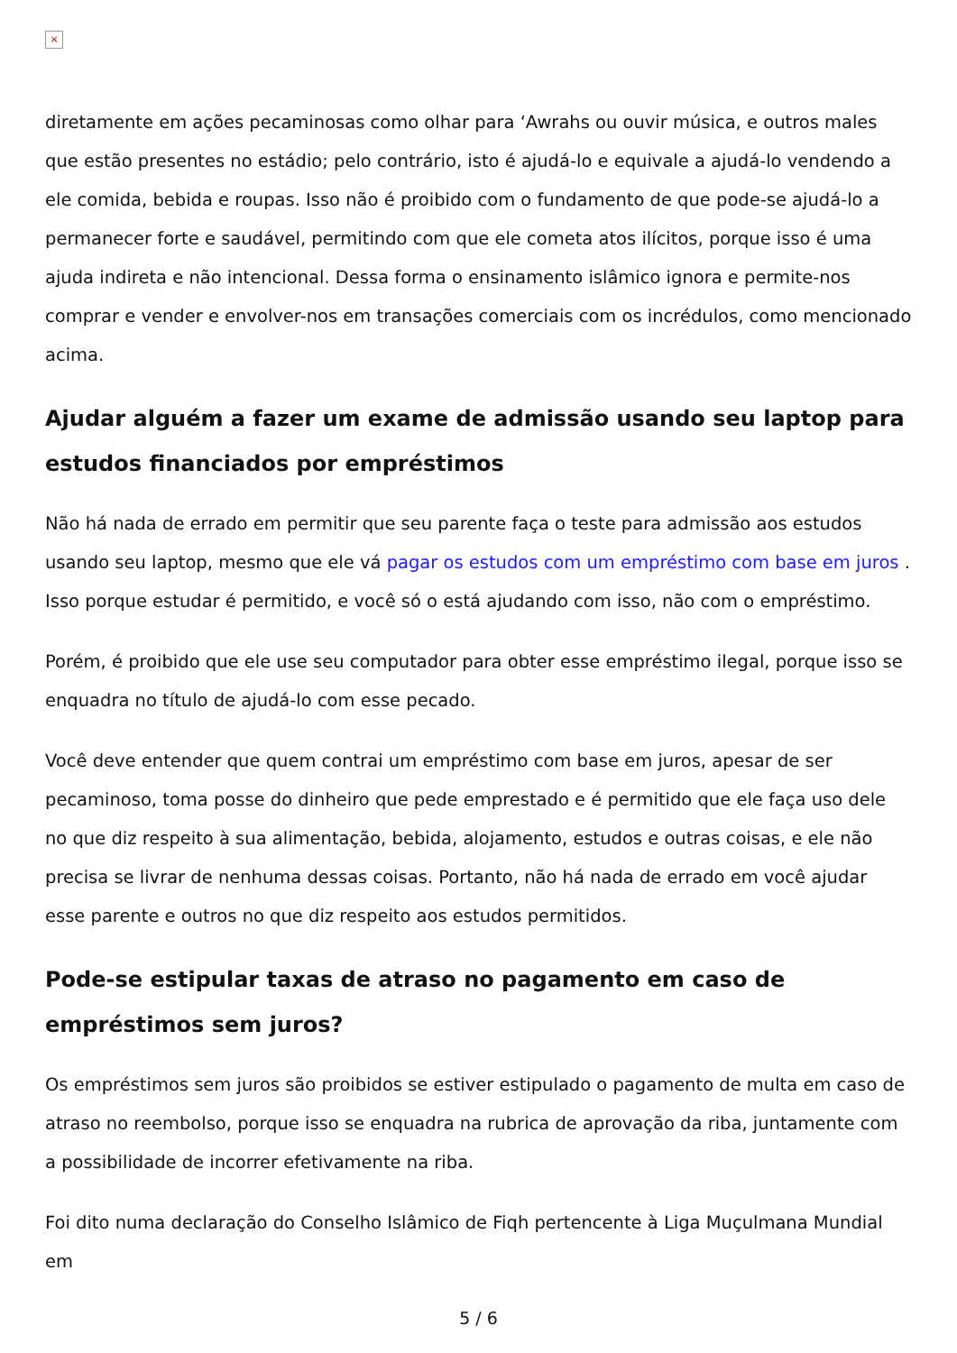×
diretamente em ações pecaminosas como olhar para ‘Awrahs ou ouvir música, e outros males que estão presentes no estádio; pelo contrário, isto é ajudá-lo e equivale a ajudá-lo vendendo a ele comida, bebida e roupas. Isso não é proibido com o fundamento de que pode-se ajudá-lo a permanecer forte e saudável, permitindo com que ele cometa atos ilícitos, porque isso é uma ajuda indireta e não intencional. Dessa forma o ensinamento islâmico ignora e permite-nos comprar e vender e envolver-nos em transações comerciais com os incrédulos, como mencionado acima.
Ajudar alguém a fazer um exame de admissão usando seu laptop para estudos financiados por empréstimos
Não há nada de errado em permitir que seu parente faça o teste para admissão aos estudos usando seu laptop, mesmo que ele vá pagar os estudos com um empréstimo com base em juros . Isso porque estudar é permitido, e você só o está ajudando com isso, não com o empréstimo.
Porém, é proibido que ele use seu computador para obter esse empréstimo ilegal, porque isso se enquadra no título de ajudá-lo com esse pecado.
Você deve entender que quem contrai um empréstimo com base em juros, apesar de ser pecaminoso, toma posse do dinheiro que pede emprestado e é permitido que ele faça uso dele no que diz respeito à sua alimentação, bebida, alojamento, estudos e outras coisas, e ele não precisa se livrar de nenhuma dessas coisas. Portanto, não há nada de errado em você ajudar esse parente e outros no que diz respeito aos estudos permitidos.
Pode-se estipular taxas de atraso no pagamento em caso de empréstimos sem juros?
Os empréstimos sem juros são proibidos se estiver estipulado o pagamento de multa em caso de atraso no reembolso, porque isso se enquadra na rubrica de aprovação da riba, juntamente com a possibilidade de incorrer efetivamente na riba.
Foi dito numa declaração do Conselho Islâmico de Fiqh pertencente à Liga Muçulmana Mundial em
5 / 6